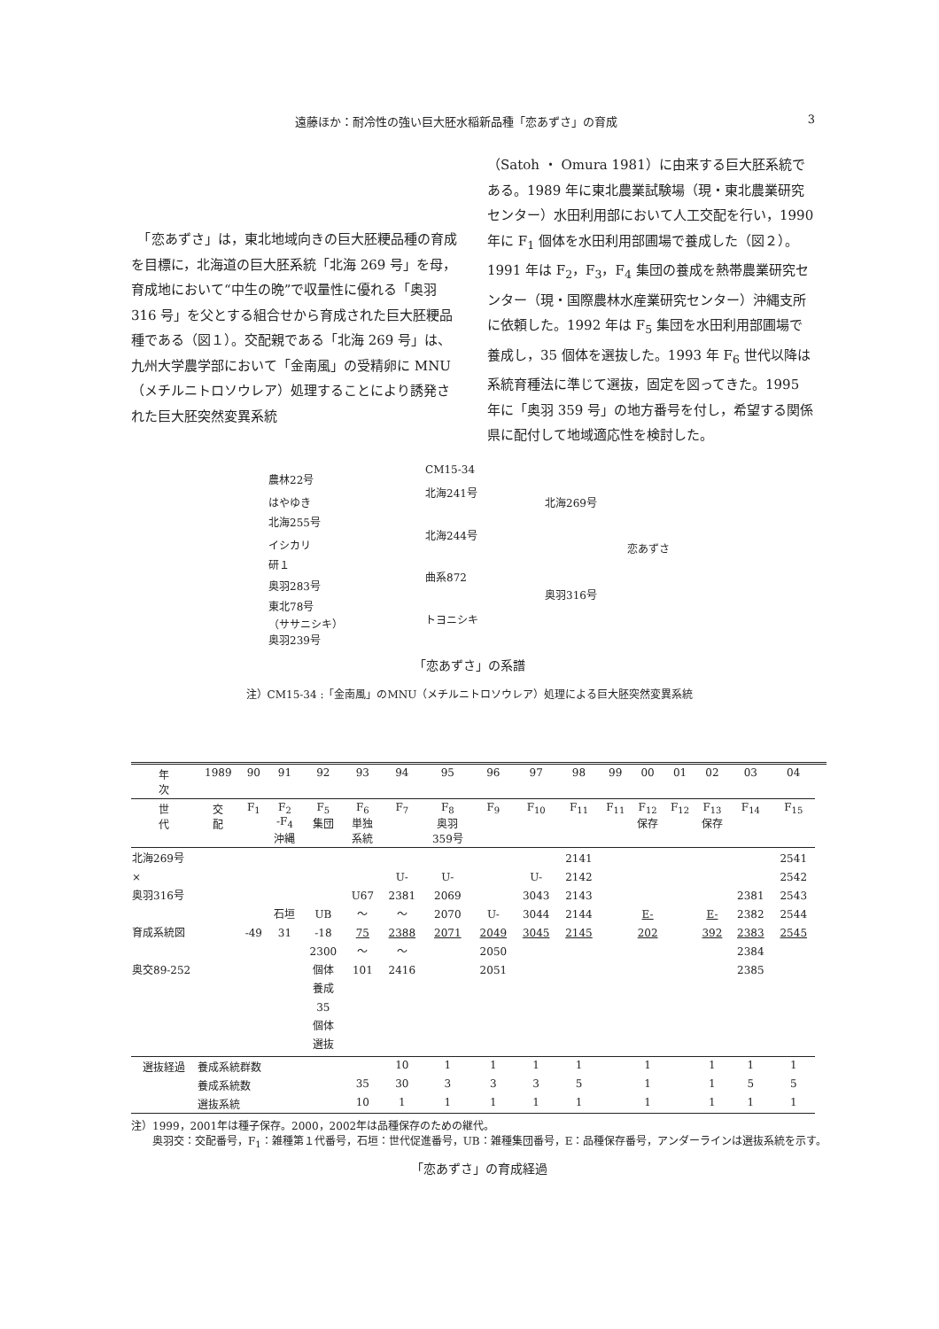遠藤ほか：耐冷性の強い巨大胚水稲新品種「恋あずさ」の育成 3
　「恋あずさ」は，東北地域向きの巨大胚粳品種の育成を目標に，北海道の巨大胚系統「北海 269 号」を母，育成地において“中生の晩”で収量性に優れる「奥羽 316 号」を父とする組合せから育成された巨大胚粳品種である（図１）。交配親である「北海 269 号」は、九州大学農学部において「金南風」の受精卵に MNU（メチルニトロソウレア）処理することにより誘発された巨大胚突然変異系統
（Satoh ・ Omura 1981）に由来する巨大胚系統である。1989 年に東北農業試験場（現・東北農業研究センター）水田利用部において人工交配を行い，1990 年に F<sub>1</sub> 個体を水田利用部圃場で養成した（図２）。1991 年は F<sub>2</sub>，F<sub>3</sub>，F<sub>4</sub> 集団の養成を熱帯農業研究センター（現・国際農林水産業研究センター）沖縄支所に依頼した。1992 年は F<sub>5</sub> 集団を水田利用部圃場で養成し，35 個体を選抜した。1993 年 F<sub>6</sub> 世代以降は系統育種法に準じて選抜，固定を図ってきた。1995 年に「奥羽 359 号」の地方番号を付し，希望する関係県に配付して地域適応性を検討した。
農林22号
はやゆき
北海255号
イシカリ
研１
奥羽283号
東北78号
（ササニシキ）
奥羽239号
CM15-34
北海241号
北海244号
曲系872
トヨニシキ
北海269号
奥羽316号
恋あずさ
「恋あずさ」の系譜
注）CM15-34 :「金南風」のMNU（メチルニトロソウレア）処理による巨大胚突然変異系統
| 年 次 | 1989 | 90 | 91 | 92 | 93 | 94 | 95 | 96 | 97 | 98 | 99 | 00 | 01 | 02 | 03 | 04 |
| 世 代 | 交 配 | F<sub>1</sub> | F<sub>2</sub> -F<sub>4</sub> 沖縄 | F<sub>5</sub> 集団 | F<sub>6</sub> 単独 系統 | F<sub>7</sub> | F<sub>8</sub> 奥羽 359号 | F<sub>9</sub> | F<sub>10</sub> | F<sub>11</sub> | F<sub>11</sub> | F<sub>12</sub> 保存 | F<sub>12</sub> | F<sub>13</sub> 保存 | F<sub>14</sub> | F<sub>15</sub> |
| 北海269号 × 奥羽316号 育成系統図 奥交89-252 | | -49 | 石垣 31 | UB -18 2300 個体 養成 35 個体 選抜 | U67 ～ 75 ～ 101 | U- 2381 ～ 2388 ～ 2416 | U- 2069 2070 2071 | U- 2049 2050 2051 | U- 3043 3044 3045 | 2141 2142 2143 2144 2145 | | E- 202 | | E- 392 | 2381 2382 2383 2384 2385 | 2541 2542 2543 2544 2545 |
| 選抜経過 | 養成系統群数 | | | | | 10 | 1 | 1 | 1 | 1 | | 1 | | 1 | 1 | 1 |
| | 養成系統数 | | | | 35 | 30 | 3 | 3 | 3 | 5 | | 1 | | 1 | 5 | 5 |
| | 選抜系統 | | | | 10 | 1 | 1 | 1 | 1 | 1 | | 1 | | 1 | 1 | 1 |
注）1999，2001年は種子保存。2000，2002年は品種保存のための継代。
　　奥羽交：交配番号，F<sub>1</sub>：雑種第１代番号，石垣：世代促進番号，UB：雑種集団番号，E：品種保存番号，アンダーラインは選抜系統を示す。
「恋あずさ」の育成経過